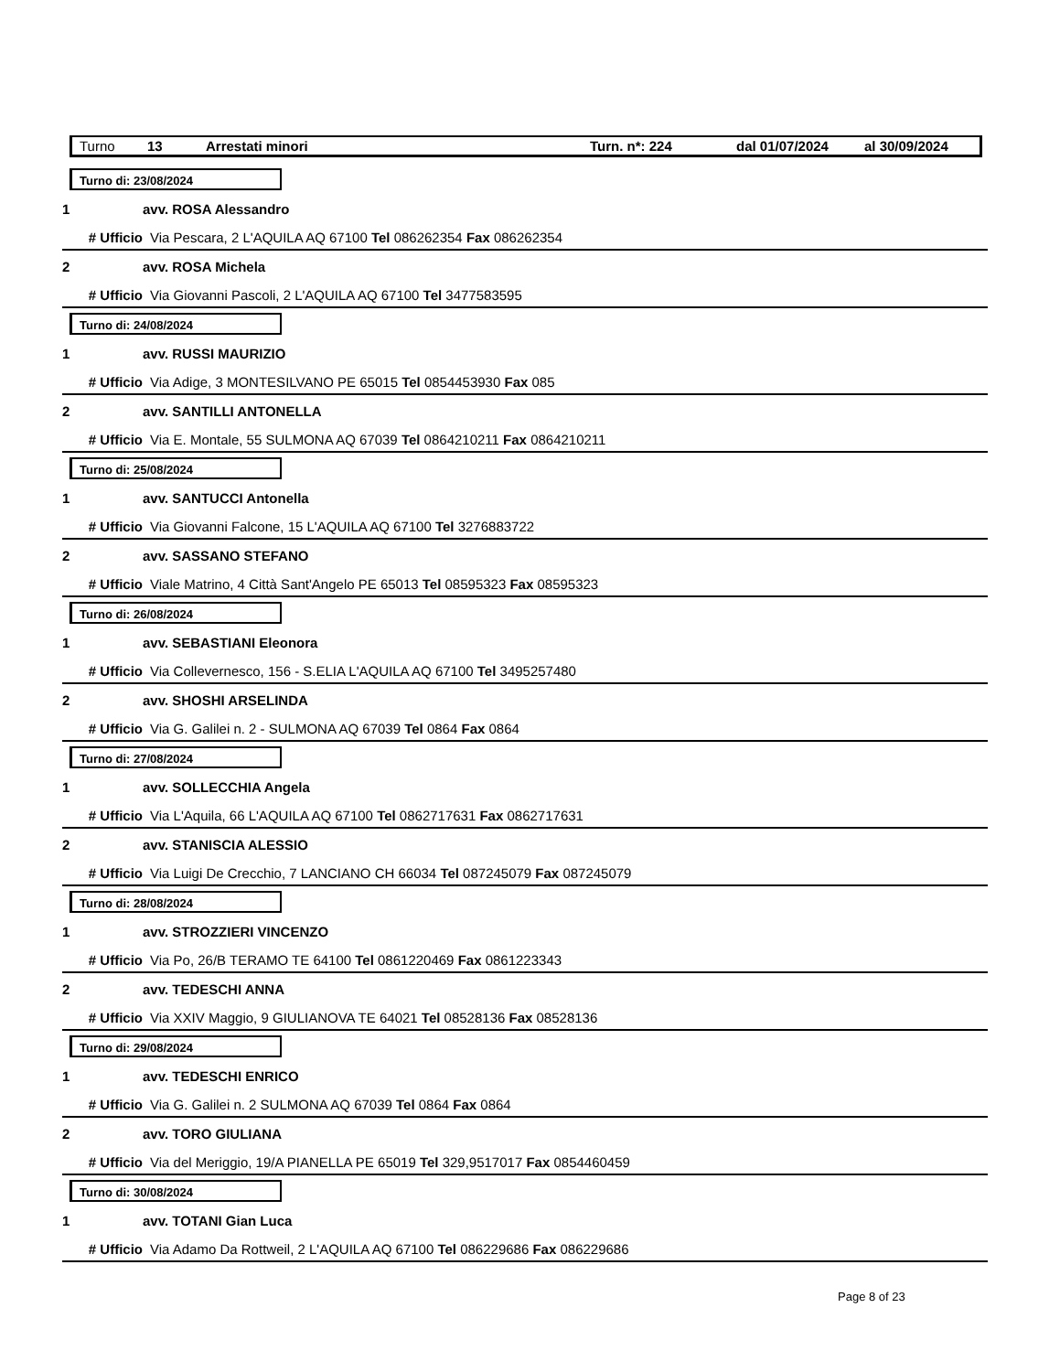Turno 13 Arrestati minori Turn. n*: 224 dal 01/07/2024 al 30/09/2024
Turno di: 23/08/2024
1 avv. ROSA Alessandro
# Ufficio Via Pescara, 2 L'AQUILA AQ 67100 Tel 086262354 Fax 086262354
2 avv. ROSA Michela
# Ufficio Via Giovanni Pascoli, 2 L'AQUILA AQ 67100 Tel 3477583595
Turno di: 24/08/2024
1 avv. RUSSI MAURIZIO
# Ufficio Via Adige, 3 MONTESILVANO PE 65015 Tel 0854453930 Fax 085
2 avv. SANTILLI ANTONELLA
# Ufficio Via E. Montale, 55 SULMONA AQ 67039 Tel 0864210211 Fax 0864210211
Turno di: 25/08/2024
1 avv. SANTUCCI Antonella
# Ufficio Via Giovanni Falcone, 15 L'AQUILA AQ 67100 Tel 3276883722
2 avv. SASSANO STEFANO
# Ufficio Viale Matrino, 4 Città Sant'Angelo PE 65013 Tel 08595323 Fax 08595323
Turno di: 26/08/2024
1 avv. SEBASTIANI Eleonora
# Ufficio Via Collevernesco, 156 - S.ELIA L'AQUILA AQ 67100 Tel 3495257480
2 avv. SHOSHI ARSELINDA
# Ufficio Via G. Galilei n. 2 - SULMONA AQ 67039 Tel 0864 Fax 0864
Turno di: 27/08/2024
1 avv. SOLLECCHIA Angela
# Ufficio Via L'Aquila, 66 L'AQUILA AQ 67100 Tel 0862717631 Fax 0862717631
2 avv. STANISCIA ALESSIO
# Ufficio Via Luigi De Crecchio, 7 LANCIANO CH 66034 Tel 087245079 Fax 087245079
Turno di: 28/08/2024
1 avv. STROZZIERI VINCENZO
# Ufficio Via Po, 26/B TERAMO TE 64100 Tel 0861220469 Fax 0861223343
2 avv. TEDESCHI ANNA
# Ufficio Via XXIV Maggio, 9 GIULIANOVA TE 64021 Tel 08528136 Fax 08528136
Turno di: 29/08/2024
1 avv. TEDESCHI ENRICO
# Ufficio Via G. Galilei n. 2 SULMONA AQ 67039 Tel 0864 Fax 0864
2 avv. TORO GIULIANA
# Ufficio Via del Meriggio, 19/A PIANELLA PE 65019 Tel 329,9517017 Fax 0854460459
Turno di: 30/08/2024
1 avv. TOTANI Gian Luca
# Ufficio Via Adamo Da Rottweil, 2 L'AQUILA AQ 67100 Tel 086229686 Fax 086229686
Page 8 of 23